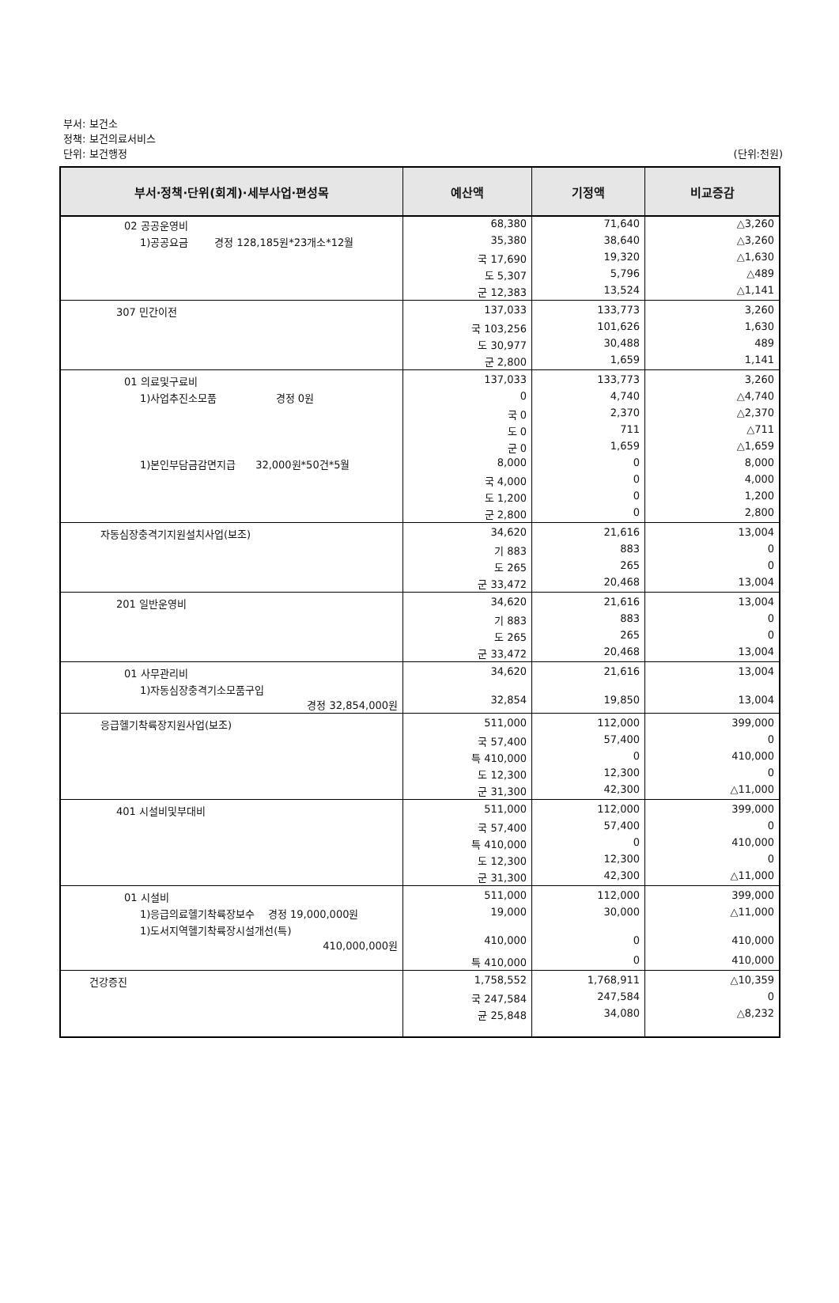부서: 보건소
정책: 보건의료서비스
단위: 보건행정
(단위:천원)
| 부서·정책·단위(회계)·세부사업·편성목 | 예산액 | 기정액 | 비교증감 |
| --- | --- | --- | --- |
| 02 공공운영비 | 68,380 | 71,640 | △3,260 |
| 1)공공요금 경정 128,185원*23개소*12월 | 35,380 | 38,640 | △3,260 |
| | 국 17,690 | 19,320 | △1,630 |
| | 도 5,307 | 5,796 | △489 |
| | 군 12,383 | 13,524 | △1,141 |
| 307 민간이전 | 137,033 | 133,773 | 3,260 |
| | 국 103,256 | 101,626 | 1,630 |
| | 도 30,977 | 30,488 | 489 |
| | 군 2,800 | 1,659 | 1,141 |
| 01 의료및구료비 | 137,033 | 133,773 | 3,260 |
| 1)사업추진소모품 경정 0원 | 0 | 4,740 | △4,740 |
| | 국 0 | 2,370 | △2,370 |
| | 도 0 | 711 | △711 |
| | 군 0 | 1,659 | △1,659 |
| 1)본인부담금감면지급 32,000원*50건*5월 | 8,000 | 0 | 8,000 |
| | 국 4,000 | 0 | 4,000 |
| | 도 1,200 | 0 | 1,200 |
| | 군 2,800 | 0 | 2,800 |
| 자동심장충격기지원설치사업(보조) | 34,620 | 21,616 | 13,004 |
| | 기 883 | 883 | 0 |
| | 도 265 | 265 | 0 |
| | 군 33,472 | 20,468 | 13,004 |
| 201 일반운영비 | 34,620 | 21,616 | 13,004 |
| | 기 883 | 883 | 0 |
| | 도 265 | 265 | 0 |
| | 군 33,472 | 20,468 | 13,004 |
| 01 사무관리비 | 34,620 | 21,616 | 13,004 |
| 1)자동심장충격기소모품구입 경정 32,854,000원 | 32,854 | 19,850 | 13,004 |
| 응급헬기착륙장지원사업(보조) | 511,000 | 112,000 | 399,000 |
| | 국 57,400 | 57,400 | 0 |
| | 특 410,000 | 0 | 410,000 |
| | 도 12,300 | 12,300 | 0 |
| | 군 31,300 | 42,300 | △11,000 |
| 401 시설비및부대비 | 511,000 | 112,000 | 399,000 |
| | 국 57,400 | 57,400 | 0 |
| | 특 410,000 | 0 | 410,000 |
| | 도 12,300 | 12,300 | 0 |
| | 군 31,300 | 42,300 | △11,000 |
| 01 시설비 | 511,000 | 112,000 | 399,000 |
| 1)응급의료헬기착륙장보수 경정 19,000,000원 | 19,000 | 30,000 | △11,000 |
| 1)도서지역헬기착륙장시설개선(특) 410,000,000원 | 410,000 | 0 | 410,000 |
| | 특 410,000 | 0 | 410,000 |
| 건강증진 | 1,758,552 | 1,768,911 | △10,359 |
| | 국 247,584 | 247,584 | 0 |
| | 균 25,848 | 34,080 | △8,232 |